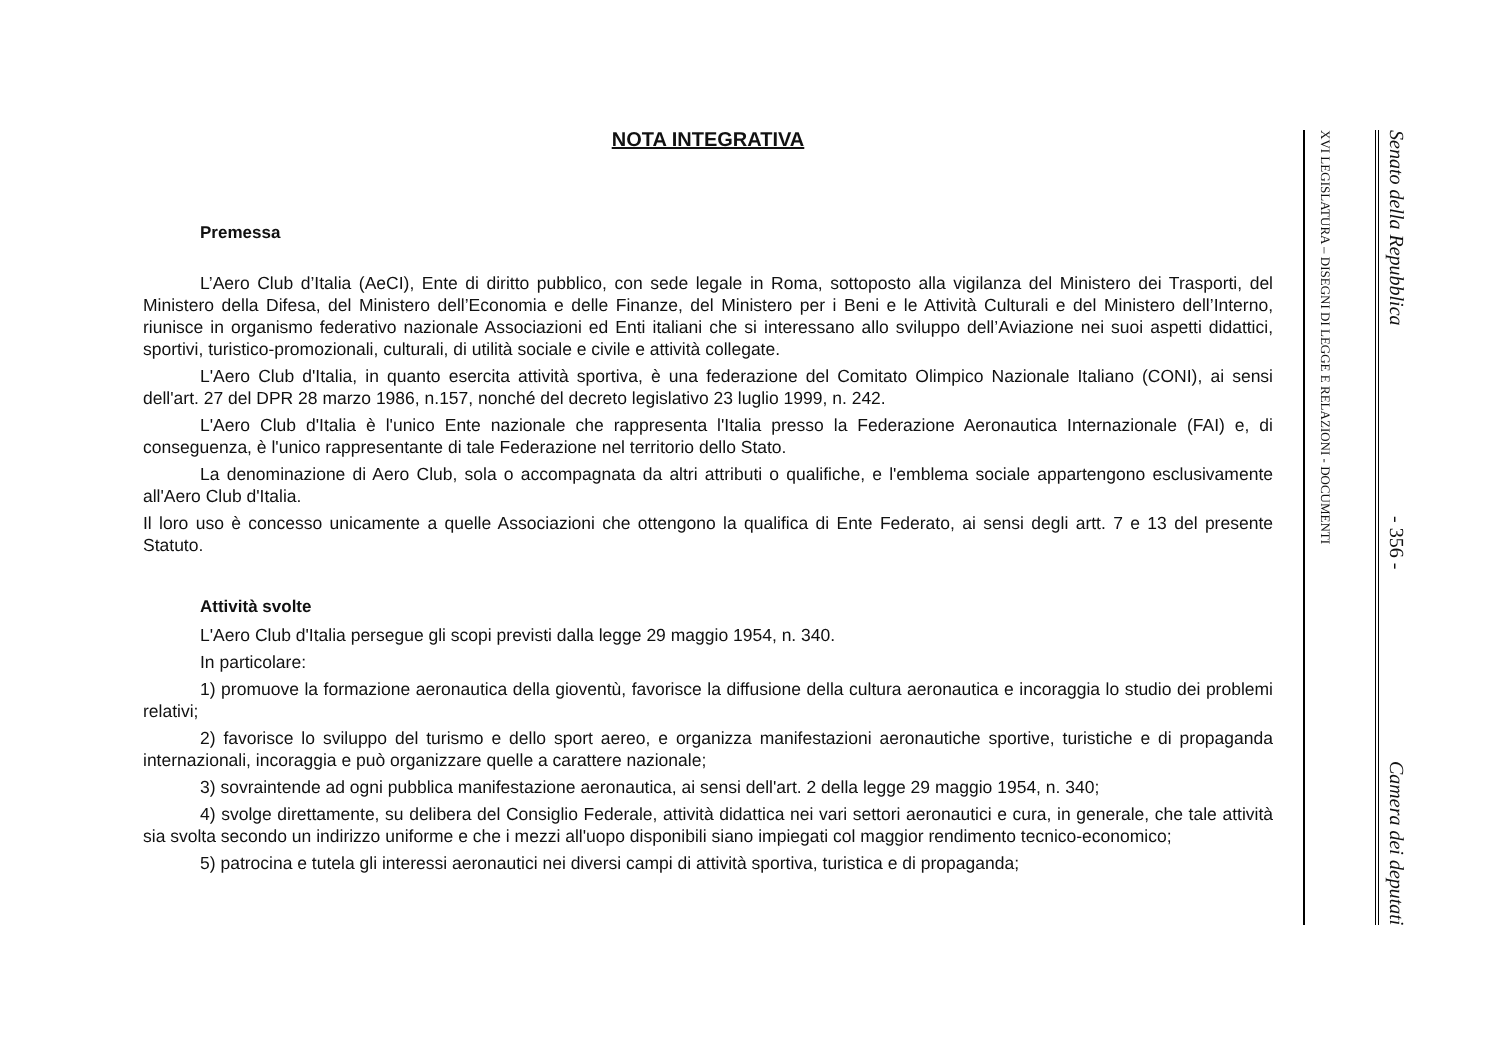NOTA INTEGRATIVA
Premessa
L’Aero Club d’Italia (AeCI), Ente di diritto pubblico, con sede legale in Roma, sottoposto alla vigilanza del Ministero dei Trasporti, del Ministero della Difesa, del Ministero dell’Economia e delle Finanze, del Ministero per i Beni e le Attività Culturali e del Ministero dell’Interno, riunisce in organismo federativo nazionale Associazioni ed Enti italiani che si interessano allo sviluppo dell’Aviazione nei suoi aspetti didattici, sportivi, turistico-promozionali, culturali, di utilità sociale e civile e attività collegate.
L'Aero Club d'Italia, in quanto esercita attività sportiva, è una federazione del Comitato Olimpico Nazionale Italiano (CONI), ai sensi dell'art. 27 del DPR 28 marzo 1986, n.157, nonché del decreto legislativo 23 luglio 1999, n. 242.
L'Aero Club d'Italia è l'unico Ente nazionale che rappresenta l'Italia presso la Federazione Aeronautica Internazionale (FAI) e, di conseguenza, è l'unico rappresentante di tale Federazione nel territorio dello Stato.
La denominazione di Aero Club, sola o accompagnata da altri attributi o qualifiche, e l'emblema sociale appartengono esclusivamente all'Aero Club d'Italia.
Il loro uso è concesso unicamente a quelle Associazioni che ottengono la qualifica di Ente Federato, ai sensi degli artt. 7 e 13 del presente Statuto.
Attività svolte
L'Aero Club d'Italia persegue gli scopi previsti dalla legge 29 maggio 1954, n. 340.
In particolare:
1) promuove la formazione aeronautica della gioventù, favorisce la diffusione della cultura aeronautica e incoraggia lo studio dei problemi relativi;
2) favorisce lo sviluppo del turismo e dello sport aereo, e organizza manifestazioni aeronautiche sportive, turistiche e di propaganda internazionali, incoraggia e può organizzare quelle a carattere nazionale;
3) sovraintende ad ogni pubblica manifestazione aeronautica, ai sensi dell'art. 2 della legge 29 maggio 1954, n. 340;
4) svolge direttamente, su delibera del Consiglio Federale, attività didattica nei vari settori aeronautici e cura, in generale, che tale attività sia svolta secondo un indirizzo uniforme e che i mezzi all'uopo disponibili siano impiegati col maggior rendimento tecnico-economico;
5) patrocina e tutela gli interessi aeronautici nei diversi campi di attività sportiva, turistica e di propaganda;
XVI LEGISLATURA – DISEGNI DI LEGGE E RELAZIONI - DOCUMENTI
Senato della Repubblica - 356 - Camera dei deputati